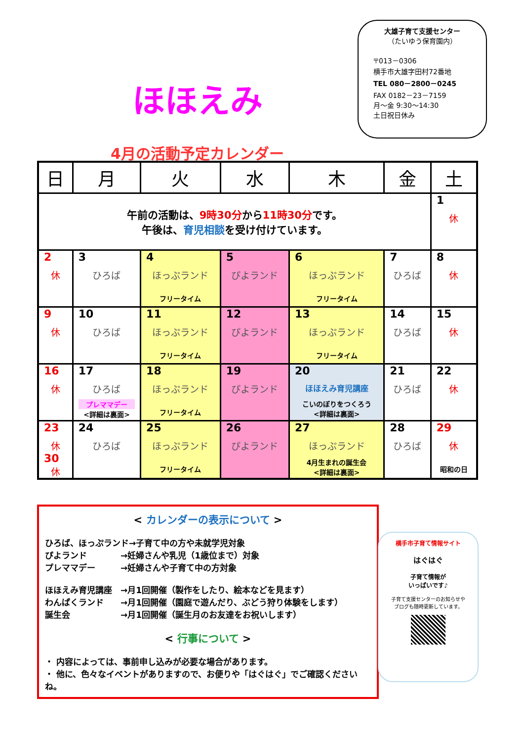ほほえみ
4月の活動予定カレンダー
大雄子育て支援センター
（たいゆう保育園内）
〒013－0306
横手市大雄字田村72番地
TEL 080－2800－0245
FAX 0182－23－7159
月～金 9:30～14:30
土日祝日休み
| 日 | 月 | 火 | 水 | 木 | 金 | 土 |
| --- | --- | --- | --- | --- | --- | --- |
| 午前の活動は、 9時30分 から 11時30分 です。 午後は、 育児相談 を受け付けています。 | | | | | | 1 休 |
| 2 休 | 3 ひろば | 4 ほっぷランド フリータイム | 5 ぴよランド | 6 ほっぷランド フリータイム | 7 ひろば | 8 休 |
| 9 休 | 10 ひろば | 11 ほっぷランド フリータイム | 12 ぴよランド | 13 ほっぷランド フリータイム | 14 ひろば | 15 休 |
| 16 休 | 17 ひろば プレママデー <詳細は裏面> | 18 ほっぷランド フリータイム | 19 ぴよランド | 20 ほほえみ育児講座 こいのぼりをつくろう <詳細は裏面> | 21 ひろば | 22 休 |
| 23 休 30 休 | 24 ひろば | 25 ほっぷランド フリータイム | 26 ぴよランド | 27 ほっぷランド 4月生まれの誕生会 <詳細は裏面> | 28 ひろば | 29 休 昭和の日 |
< カレンダーの表示について >
ひろば、ほっぷランド→子育て中の方や未就学児対象
ぴよランド　　　　→妊婦さんや乳児（1歳位まで）対象
プレママデー　　　→妊婦さんや子育て中の方対象
ほほえみ育児講座　→月1回開催（製作をしたり、絵本などを見ます）
わんぱくランド　　→月1回開催（園庭で遊んだり、ぶどう狩り体験をします）
誕生会　　　　　　→月1回開催（誕生月のお友達をお祝いします）
< 行事について >
・ 内容によっては、事前申し込みが必要な場合があります。
・ 他に、色々なイベントがありますので、お便りや「はぐはぐ」でご確認くださいね。
横手市子育て情報サイト
はぐはぐ
子育て情報が
いっぱいです♪
子育て支援センターのお知らせや
ブログも随時更新しています。